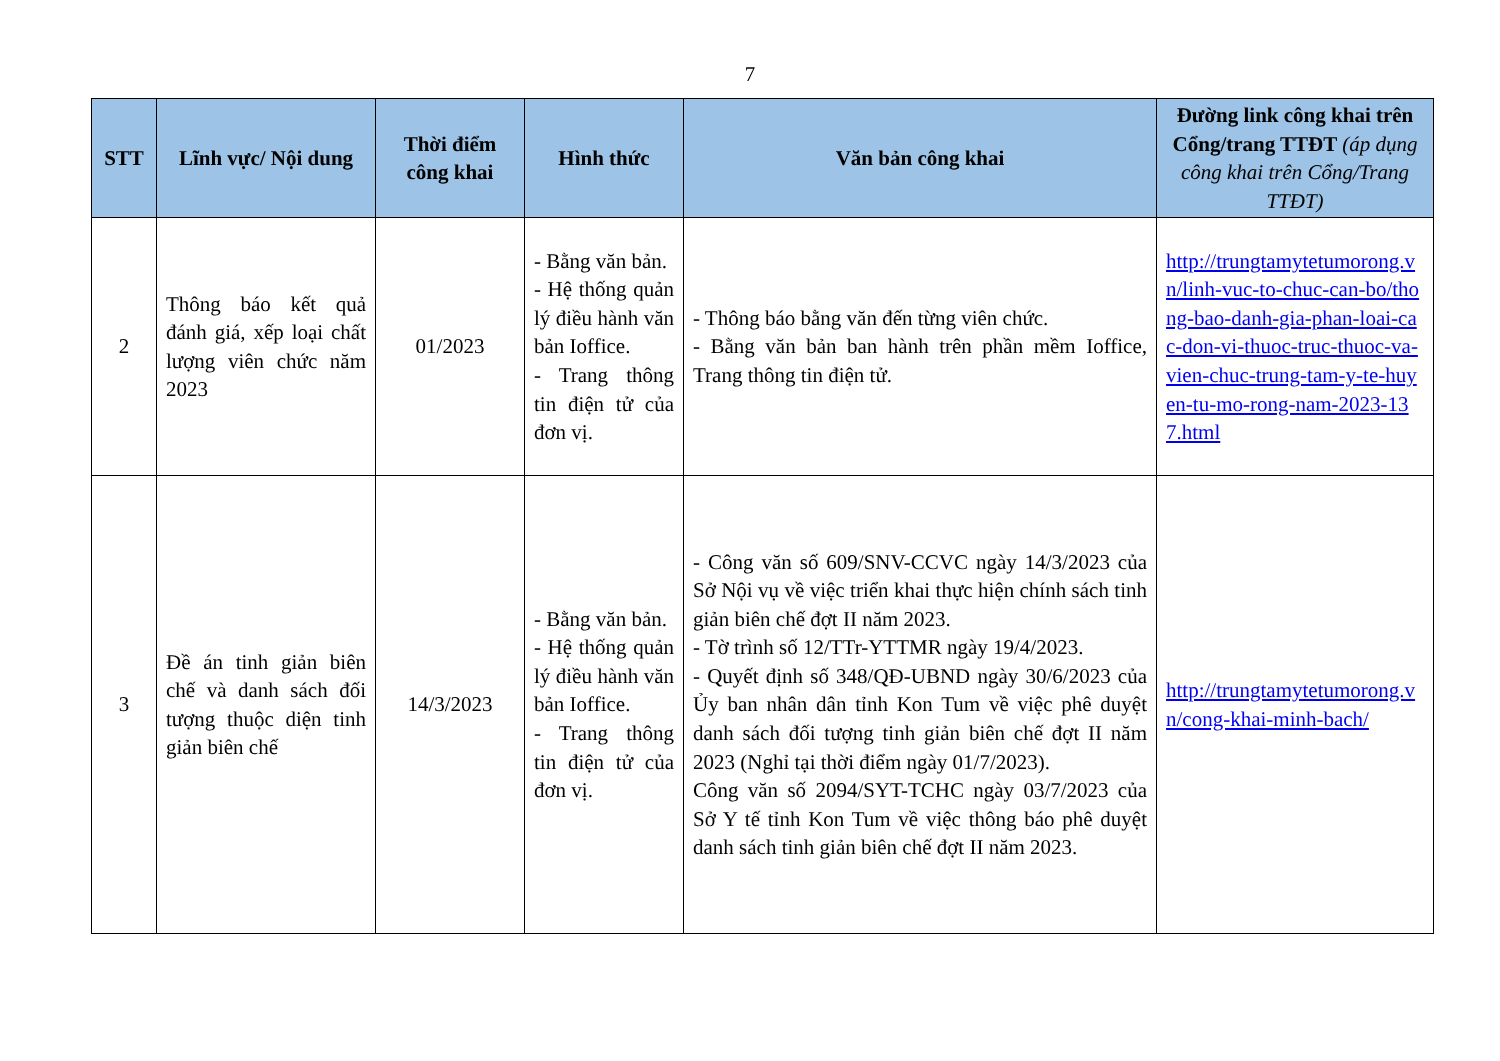7
| STT | Lĩnh vực/ Nội dung | Thời điểm công khai | Hình thức | Văn bản công khai | Đường link công khai trên Cổng/trang TTĐT (áp dụng công khai trên Cổng/Trang TTĐT) |
| --- | --- | --- | --- | --- | --- |
| 2 | Thông báo kết quả đánh giá, xếp loại chất lượng viên chức năm 2023 | 01/2023 | - Bằng văn bản. - Hệ thống quản lý điều hành văn bản Ioffice. - Trang thông tin điện tử của đơn vị. | - Thông báo bằng văn đến từng viên chức. - Bằng văn bản ban hành trên phần mềm Ioffice, Trang thông tin điện tử. | http://trungtamytetumorong.vn/linh-vuc-to-chuc-can-bo/thong-bao-danh-gia-phan-loai-cac-don-vi-thuoc-truc-thuoc-va-vien-chuc-trung-tam-y-te-huyen-tu-mo-rong-nam-2023-137.html |
| 3 | Đề án tinh giản biên chế và danh sách đối tượng thuộc diện tinh giản biên chế | 14/3/2023 | - Bằng văn bản. - Hệ thống quản lý điều hành văn bản Ioffice. - Trang thông tin điện tử của đơn vị. | - Công văn số 609/SNV-CCVC ngày 14/3/2023 của Sở Nội vụ về việc triển khai thực hiện chính sách tinh giản biên chế đợt II năm 2023. - Tờ trình số 12/TTr-YTTMR ngày 19/4/2023. - Quyết định số 348/QĐ-UBND ngày 30/6/2023 của Ủy ban nhân dân tỉnh Kon Tum về việc phê duyệt danh sách đối tượng tinh giản biên chế đợt II năm 2023 (Nghỉ tại thời điểm ngày 01/7/2023). Công văn số 2094/SYT-TCHC ngày 03/7/2023 của Sở Y tế tỉnh Kon Tum về việc thông báo phê duyệt danh sách tinh giản biên chế đợt II năm 2023. | http://trungtamytetumorong.vn/cong-khai-minh-bach/ |